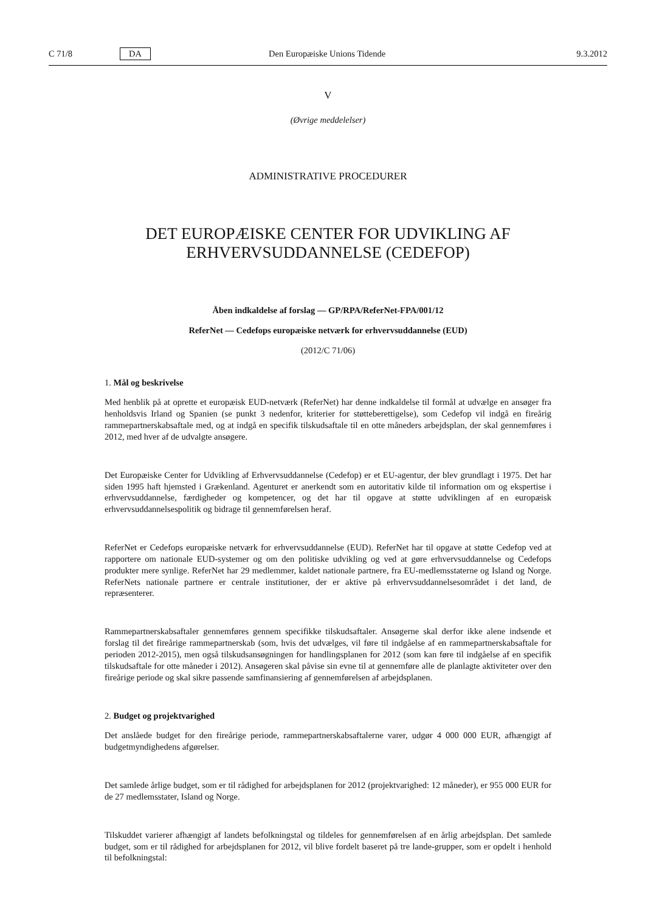C 71/8 DA Den Europæiske Unions Tidende 9.3.2012
V
(Øvrige meddelelser)
ADMINISTRATIVE PROCEDURER
DET EUROPÆISKE CENTER FOR UDVIKLING AF
ERHVERVSUDDANNELSE (CEDEFOP)
Åben indkaldelse af forslag — GP/RPA/ReferNet-FPA/001/12
ReferNet — Cedefops europæiske netværk for erhvervsuddannelse (EUD)
(2012/C 71/06)
1. Mål og beskrivelse
Med henblik på at oprette et europæisk EUD-netværk (ReferNet) har denne indkaldelse til formål at udvælge en ansøger fra henholdsvis Irland og Spanien (se punkt 3 nedenfor, kriterier for støtteberettigelse), som Cedefop vil indgå en fireårig rammepartnerskabsaftale med, og at indgå en specifik tilskudsaftale til en otte måneders arbejdsplan, der skal gennemføres i 2012, med hver af de udvalgte ansøgere.
Det Europæiske Center for Udvikling af Erhvervsuddannelse (Cedefop) er et EU-agentur, der blev grundlagt i 1975. Det har siden 1995 haft hjemsted i Grækenland. Agenturet er anerkendt som en autoritativ kilde til information om og ekspertise i erhvervsuddannelse, færdigheder og kompetencer, og det har til opgave at støtte udviklingen af en europæisk erhvervsuddannelsespolitik og bidrage til gennemførelsen heraf.
ReferNet er Cedefops europæiske netværk for erhvervsuddannelse (EUD). ReferNet har til opgave at støtte Cedefop ved at rapportere om nationale EUD-systemer og om den politiske udvikling og ved at gøre erhvervsuddannelse og Cedefops produkter mere synlige. ReferNet har 29 medlemmer, kaldet nationale partnere, fra EU-medlemsstaterne og Island og Norge. ReferNets nationale partnere er centrale institutioner, der er aktive på erhvervsuddannelsesområdet i det land, de repræsenterer.
Rammepartnerskabsaftaler gennemføres gennem specifikke tilskudsaftaler. Ansøgerne skal derfor ikke alene indsende et forslag til det fireårige rammepartnerskab (som, hvis det udvælges, vil føre til indgåelse af en rammepartnerskabsaftale for perioden 2012-2015), men også tilskudsansøgningen for handlingsplanen for 2012 (som kan føre til indgåelse af en specifik tilskudsaftale for otte måneder i 2012). Ansøgeren skal påvise sin evne til at gennemføre alle de planlagte aktiviteter over den fireårige periode og skal sikre passende samfinansiering af gennemførelsen af arbejdsplanen.
2. Budget og projektvarighed
Det anslåede budget for den fireårige periode, rammepartnerskabsaftalerne varer, udgør 4 000 000 EUR, afhængigt af budgetmyndighedens afgørelser.
Det samlede årlige budget, som er til rådighed for arbejdsplanen for 2012 (projektvarighed: 12 måneder), er 955 000 EUR for de 27 medlemsstater, Island og Norge.
Tilskuddet varierer afhængigt af landets befolkningstal og tildeles for gennemførelsen af en årlig arbejdsplan. Det samlede budget, som er til rådighed for arbejdsplanen for 2012, vil blive fordelt baseret på tre lande-grupper, som er opdelt i henhold til befolkningstal: